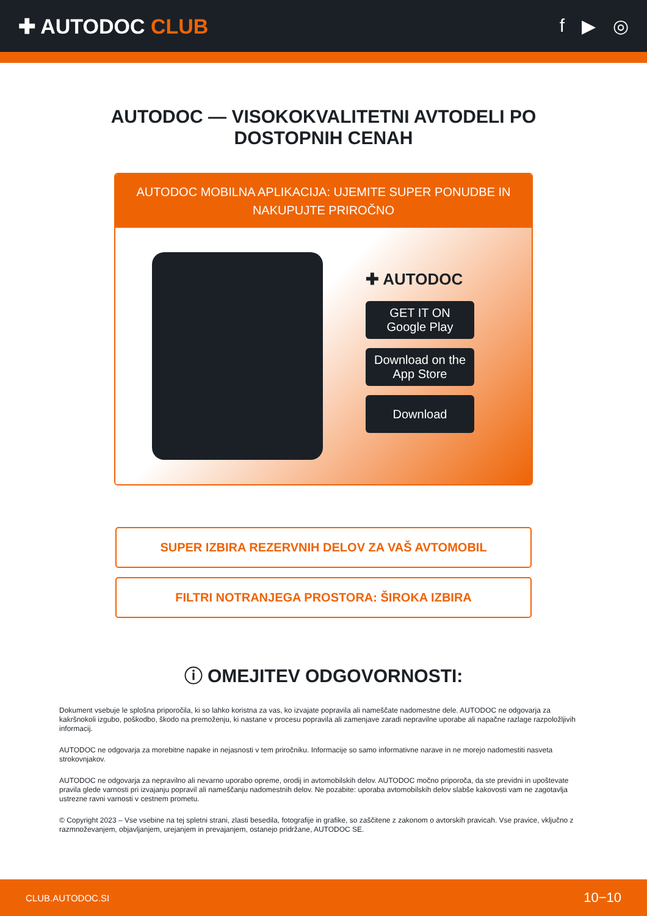✚ AUTODOC CLUB f ▶ ◎
AUTODOC — VISOKOKVALITETNI AVTODELI PO
DOSTOPNIH CENAH
AUTODOC MOBILNA APLIKACIJA: UJEMITE SUPER PONUDBE IN NAKUPUJTE PRIROČNO
✚ AUTODOC
GET IT ON
Google Play
Download on the
App Store
Download
SUPER IZBIRA REZERVNIH DELOV ZA VAŠ AVTOMOBIL
FILTRI NOTRANJEGA PROSTORA: ŠIROKA IZBIRA
ⓘ OMEJITEV ODGOVORNOSTI:
Dokument vsebuje le splošna priporočila, ki so lahko koristna za vas, ko izvajate popravila ali nameščate nadomestne dele. AUTODOC ne odgovarja za kakršnokoli izgubo, poškodbo, škodo na premoženju, ki nastane v procesu popravila ali zamenjave zaradi nepravilne uporabe ali napačne razlage razpoložljivih informacij.
AUTODOC ne odgovarja za morebitne napake in nejasnosti v tem priročniku. Informacije so samo informativne narave in ne morejo nadomestiti nasveta strokovnjakov.
AUTODOC ne odgovarja za nepravilno ali nevarno uporabo opreme, orodij in avtomobilskih delov. AUTODOC močno priporoča, da ste previdni in upoštevate pravila glede varnosti pri izvajanju popravil ali nameščanju nadomestnih delov. Ne pozabite: uporaba avtomobilskih delov slabše kakovosti vam ne zagotavlja ustrezne ravni varnosti v cestnem prometu.
© Copyright 2023 – Vse vsebine na tej spletni strani, zlasti besedila, fotografije in grafike, so zaščitene z zakonom o avtorskih pravicah. Vse pravice, vključno z razmnoževanjem, objavljanjem, urejanjem in prevajanjem, ostanejo pridržane, AUTODOC SE.
CLUB.AUTODOC.SI 10−10